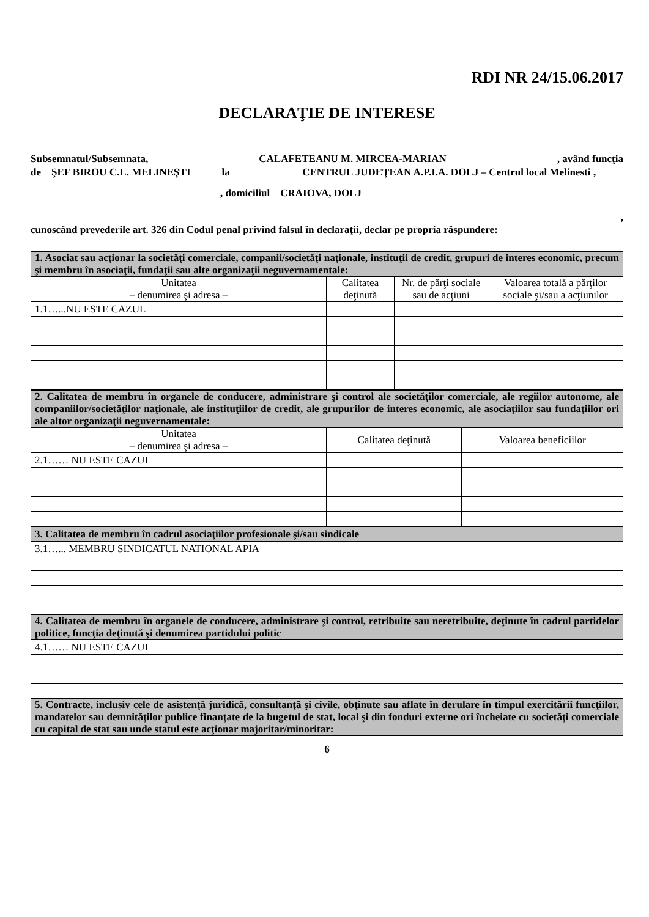RDI NR 24/15.06.2017
DECLARAŢIE DE INTERESE
Subsemnatul/Subsemnata, CALAFETEANU M. MIRCEA-MARIAN, având funcţia
de ŞEF BIROU C.L. MELINEŞTI la CENTRUL JUDEŢEAN A.P.I.A. DOLJ – Centrul local Melinesti,
, domiciliul CRAIOVA, DOLJ
,
cunoscând prevederile art. 326 din Codul penal privind falsul în declaraţii, declar pe propria răspundere:
| 1. Asociat sau acţionar la societăţi comerciale, companii/societăţi naţionale, instituţii de credit, grupuri de interes economic, precum şi membru în asociaţii, fundaţii sau alte organizaţii neguvernamentale: | | | |
| Unitatea – denumirea şi adresa – | Calitatea deţinută | Nr. de părţi sociale sau de acţiuni | Valoarea totală a părţilor sociale şi/sau a acţiunilor |
| 1.1…...NU ESTE CAZUL | | | |
| 2. Calitatea de membru în organele de conducere, administrare şi control ale societăţilor comerciale, ale regiilor autonome, ale companiilor/societăţilor naţionale, ale instituţiilor de credit, ale grupurilor de interes economic, ale asociaţiilor sau fundaţiilor ori ale altor organizaţii neguvernamentale: | | |
| Unitatea – denumirea şi adresa – | Calitatea deţinută | Valoarea beneficiilor |
| 2.1…… NU ESTE CAZUL | | |
| 3. Calitatea de membru în cadrul asociaţiilor profesionale şi/sau sindicale |
| 3.1…... MEMBRU SINDICATUL NATIONAL APIA |
| 4. Calitatea de membru în organele de conducere, administrare şi control, retribuite sau neretribuite, deţinute în cadrul partidelor politice, funcţia deţinută şi denumirea partidului politic |
| 4.1…… NU ESTE CAZUL |
| 5. Contracte, inclusiv cele de asistenţă juridică, consultanţă şi civile, obţinute sau aflate în derulare în timpul exercitării funcţiilor, mandatelor sau demnităţilor publice finanţate de la bugetul de stat, local şi din fonduri externe ori încheiate cu societăţi comerciale cu capital de stat sau unde statul este acţionar majoritar/minoritar: |
6